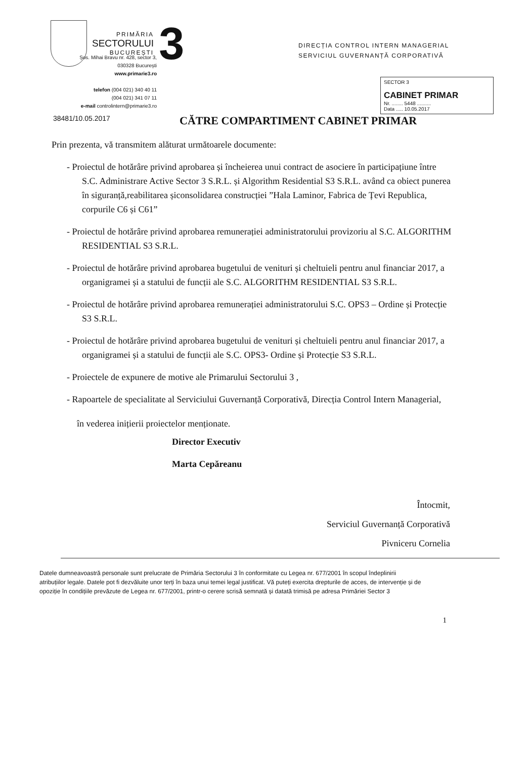PRIMĂRIA
SECTORULUI
BUCUREȘTI
3
DIRECȚIA CONTROL INTERN MANAGERIAL
SERVICIUL GUVERNANȚĂ CORPORATIVĂ
SECTOR 3
CABINET PRIMAR
Nr. ........ 5448 ..........
Data ..... 10.05.2017
Șos. Mihai Bravu nr. 428, sector 3,
030328 București
www.primarie3.ro
telefon (004 021) 340 40 11
(004 021) 341 07 11
e-mail controlintern@primarie3.ro
38481/10.05.2017
CĂTRE COMPARTIMENT CABINET PRIMAR
Prin prezenta, vă transmitem alăturat următoarele documente:
- Proiectul de hotărâre privind aprobarea și încheierea unui contract de asociere în participațiune între S.C. Administrare Active Sector 3 S.R.L. și Algorithm Residential S3 S.R.L. având ca obiect punerea în siguranță,reabilitarea șiconsolidarea construcției ”Hala Laminor, Fabrica de Țevi Republica, corpurile C6 și C61”
- Proiectul de hotărâre privind aprobarea remunerației administratorului provizoriu al S.C. ALGORITHM RESIDENTIAL S3 S.R.L.
- Proiectul de hotărâre privind aprobarea bugetului de venituri și cheltuieli pentru anul financiar 2017, a organigramei și a statului de funcții ale S.C. ALGORITHM RESIDENTIAL S3 S.R.L.
- Proiectul de hotărâre privind aprobarea remunerației administratorului S.C. OPS3 – Ordine și Protecție S3 S.R.L.
- Proiectul de hotărâre privind aprobarea bugetului de venituri și cheltuieli pentru anul financiar 2017, a organigramei și a statului de funcții ale S.C. OPS3- Ordine și Protecție S3 S.R.L.
- Proiectele de expunere de motive ale Primarului Sectorului 3 ,
- Rapoartele de specialitate al Serviciului Guvernanță Corporativă, Direcția Control Intern Managerial,
în vederea inițierii proiectelor menționate.
Director Executiv
Marta Cepăreanu
Întocmit,
Serviciul Guvernanță Corporativă
Pivniceru Cornelia
Datele dumneavoastră personale sunt prelucrate de Primăria Sectorului 3 în conformitate cu Legea nr. 677/2001 în scopul îndeplinirii atribuțiilor legale. Datele pot fi dezvăluite unor terți în baza unui temei legal justificat. Vă puteți exercita drepturile de acces, de intervenție și de opoziție în condițiile prevăzute de Legea nr. 677/2001, printr-o cerere scrisă semnată și datată trimisă pe adresa Primăriei Sector 3
1